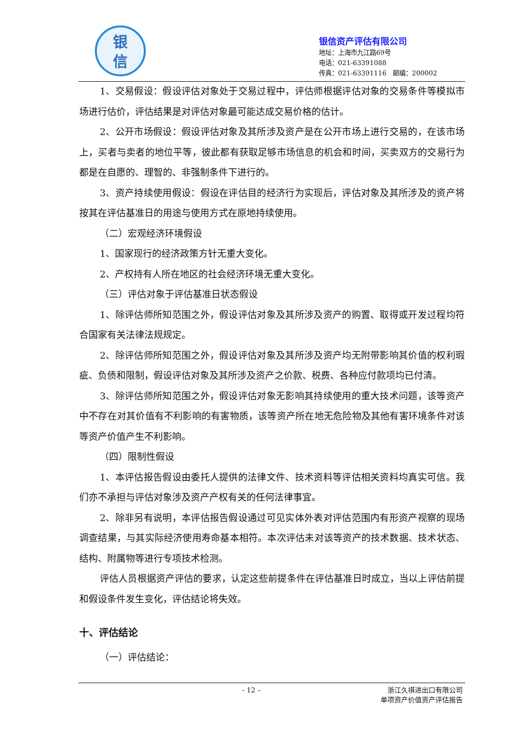银
信
银信资产评估有限公司
地址：上海市九江路69号
电话：021-63391088
传真：021-63391116　邮编：200002
1、交易假设：假设评估对象处于交易过程中，评估师根据评估对象的交易条件等模拟市场进行估价，评估结果是对评估对象最可能达成交易价格的估计。
2、公开市场假设：假设评估对象及其所涉及资产是在公开市场上进行交易的，在该市场上，买者与卖者的地位平等，彼此都有获取足够市场信息的机会和时间，买卖双方的交易行为都是在自愿的、理智的、非强制条件下进行的。
3、资产持续使用假设：假设在评估目的经济行为实现后，评估对象及其所涉及的资产将按其在评估基准日的用途与使用方式在原地持续使用。
（二）宏观经济环境假设
1、国家现行的经济政策方针无重大变化。
2、产权持有人所在地区的社会经济环境无重大变化。
（三）评估对象于评估基准日状态假设
1、除评估师所知范围之外，假设评估对象及其所涉及资产的购置、取得或开发过程均符合国家有关法律法规规定。
2、除评估师所知范围之外，假设评估对象及其所涉及资产均无附带影响其价值的权利瑕疵、负债和限制，假设评估对象及其所涉及资产之价款、税费、各种应付款项均已付清。
3、除评估师所知范围之外，假设评估对象无影响其持续使用的重大技术问题，该等资产中不存在对其价值有不利影响的有害物质，该等资产所在地无危险物及其他有害环境条件对该等资产价值产生不利影响。
（四）限制性假设
1、本评估报告假设由委托人提供的法律文件、技术资料等评估相关资料均真实可信。我们亦不承担与评估对象涉及资产产权有关的任何法律事宜。
2、除非另有说明，本评估报告假设通过可见实体外表对评估范围内有形资产视察的现场调查结果，与其实际经济使用寿命基本相符。本次评估未对该等资产的技术数据、技术状态、结构、附属物等进行专项技术检测。
评估人员根据资产评估的要求，认定这些前提条件在评估基准日时成立，当以上评估前提和假设条件发生变化，评估结论将失效。
十、评估结论
（一）评估结论：
- 12 –
浙江久祺进出口有限公司
单项资产价值资产评估报告